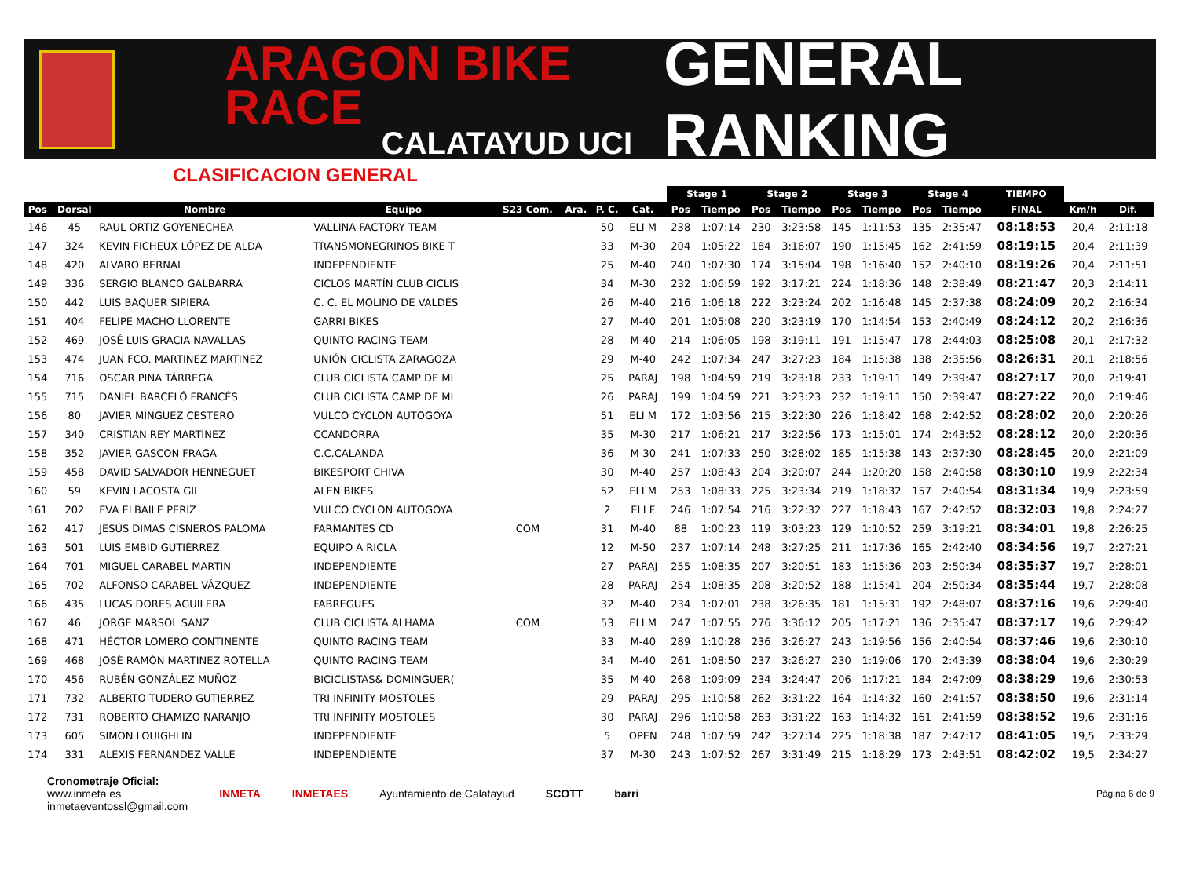ARAGON BIKE RACE
CALATAYUD UCI
GENERAL RANKING
CLASIFICACION GENERAL
| | | | | | | | | | Stage 1 | | Stage 2 | | Stage 3 | | Stage 4 | | TIEMPO | | |
| --- | --- | --- | --- | --- | --- | --- | --- | --- | --- | --- | --- | --- | --- | --- | --- | --- | --- | --- | --- |
| Pos | Dorsal | Nombre | Equipo | S23 Com. | Ara. | P. C. | Cat. | | Pos | Tiempo | Pos | Tiempo | Pos | Tiempo | Pos | Tiempo | FINAL | Km/h | Dif. |
| 146 | 45 | RAUL ORTIZ GOYENECHEA | VALLINA FACTORY TEAM | | | 50 | ELI M | | 238 | 1:07:14 | 230 | 3:23:58 | 145 | 1:11:53 | 135 | 2:35:47 | 08:18:53 | 20,4 | 2:11:18 |
| 147 | 324 | KEVIN FICHEUX LÓPEZ DE ALDA | TRANSMONEGRINOS BIKE T | | | 33 | M-30 | | 204 | 1:05:22 | 184 | 3:16:07 | 190 | 1:15:45 | 162 | 2:41:59 | 08:19:15 | 20,4 | 2:11:39 |
| 148 | 420 | ALVARO BERNAL | INDEPENDIENTE | | | 25 | M-40 | | 240 | 1:07:30 | 174 | 3:15:04 | 198 | 1:16:40 | 152 | 2:40:10 | 08:19:26 | 20,4 | 2:11:51 |
| 149 | 336 | SERGIO BLANCO GALBARRA | CICLOS MARTÍN CLUB CICLIS | | | 34 | M-30 | | 232 | 1:06:59 | 192 | 3:17:21 | 224 | 1:18:36 | 148 | 2:38:49 | 08:21:47 | 20,3 | 2:14:11 |
| 150 | 442 | LUIS BAQUER SIPIERA | C. C. EL MOLINO DE VALDES | | | 26 | M-40 | | 216 | 1:06:18 | 222 | 3:23:24 | 202 | 1:16:48 | 145 | 2:37:38 | 08:24:09 | 20,2 | 2:16:34 |
| 151 | 404 | FELIPE MACHO LLORENTE | GARRI BIKES | | | 27 | M-40 | | 201 | 1:05:08 | 220 | 3:23:19 | 170 | 1:14:54 | 153 | 2:40:49 | 08:24:12 | 20,2 | 2:16:36 |
| 152 | 469 | JOSÉ LUIS GRACIA NAVALLAS | QUINTO RACING TEAM | | | 28 | M-40 | | 214 | 1:06:05 | 198 | 3:19:11 | 191 | 1:15:47 | 178 | 2:44:03 | 08:25:08 | 20,1 | 2:17:32 |
| 153 | 474 | JUAN FCO. MARTINEZ MARTINEZ | UNIÓN CICLISTA ZARAGOZA | | | 29 | M-40 | | 242 | 1:07:34 | 247 | 3:27:23 | 184 | 1:15:38 | 138 | 2:35:56 | 08:26:31 | 20,1 | 2:18:56 |
| 154 | 716 | OSCAR PINA TÁRREGA | CLUB CICLISTA CAMP DE MI | | | 25 | PARAJ | | 198 | 1:04:59 | 219 | 3:23:18 | 233 | 1:19:11 | 149 | 2:39:47 | 08:27:17 | 20,0 | 2:19:41 |
| 155 | 715 | DANIEL BARCELÓ FRANCÉS | CLUB CICLISTA CAMP DE MI | | | 26 | PARAJ | | 199 | 1:04:59 | 221 | 3:23:23 | 232 | 1:19:11 | 150 | 2:39:47 | 08:27:22 | 20,0 | 2:19:46 |
| 156 | 80 | JAVIER MINGUEZ CESTERO | VULCO CYCLON AUTOGOYA | | | 51 | ELI M | | 172 | 1:03:56 | 215 | 3:22:30 | 226 | 1:18:42 | 168 | 2:42:52 | 08:28:02 | 20,0 | 2:20:26 |
| 157 | 340 | CRISTIAN REY MARTÍNEZ | CCANDORRA | | | 35 | M-30 | | 217 | 1:06:21 | 217 | 3:22:56 | 173 | 1:15:01 | 174 | 2:43:52 | 08:28:12 | 20,0 | 2:20:36 |
| 158 | 352 | JAVIER GASCON FRAGA | C.C.CALANDA | | | 36 | M-30 | | 241 | 1:07:33 | 250 | 3:28:02 | 185 | 1:15:38 | 143 | 2:37:30 | 08:28:45 | 20,0 | 2:21:09 |
| 159 | 458 | DAVID SALVADOR HENNEGUET | BIKESPORT CHIVA | | | 30 | M-40 | | 257 | 1:08:43 | 204 | 3:20:07 | 244 | 1:20:20 | 158 | 2:40:58 | 08:30:10 | 19,9 | 2:22:34 |
| 160 | 59 | KEVIN LACOSTA GIL | ALEN BIKES | | | 52 | ELI M | | 253 | 1:08:33 | 225 | 3:23:34 | 219 | 1:18:32 | 157 | 2:40:54 | 08:31:34 | 19,9 | 2:23:59 |
| 161 | 202 | EVA ELBAILE PERIZ | VULCO CYCLON AUTOGOYA | | | 2 | ELI F | | 246 | 1:07:54 | 216 | 3:22:32 | 227 | 1:18:43 | 167 | 2:42:52 | 08:32:03 | 19,8 | 2:24:27 |
| 162 | 417 | JESÚS DIMAS CISNEROS PALOMA | FARMANTES CD | COM | | 31 | M-40 | | 88 | 1:00:23 | 119 | 3:03:23 | 129 | 1:10:52 | 259 | 3:19:21 | 08:34:01 | 19,8 | 2:26:25 |
| 163 | 501 | LUIS EMBID GUTIÉRREZ | EQUIPO A RICLA | | | 12 | M-50 | | 237 | 1:07:14 | 248 | 3:27:25 | 211 | 1:17:36 | 165 | 2:42:40 | 08:34:56 | 19,7 | 2:27:21 |
| 164 | 701 | MIGUEL CARABEL MARTIN | INDEPENDIENTE | | | 27 | PARAJ | | 255 | 1:08:35 | 207 | 3:20:51 | 183 | 1:15:36 | 203 | 2:50:34 | 08:35:37 | 19,7 | 2:28:01 |
| 165 | 702 | ALFONSO CARABEL VÁZQUEZ | INDEPENDIENTE | | | 28 | PARAJ | | 254 | 1:08:35 | 208 | 3:20:52 | 188 | 1:15:41 | 204 | 2:50:34 | 08:35:44 | 19,7 | 2:28:08 |
| 166 | 435 | LUCAS DORES AGUILERA | FABREGUES | | | 32 | M-40 | | 234 | 1:07:01 | 238 | 3:26:35 | 181 | 1:15:31 | 192 | 2:48:07 | 08:37:16 | 19,6 | 2:29:40 |
| 167 | 46 | JORGE MARSOL SANZ | CLUB CICLISTA ALHAMA | COM | | 53 | ELI M | | 247 | 1:07:55 | 276 | 3:36:12 | 205 | 1:17:21 | 136 | 2:35:47 | 08:37:17 | 19,6 | 2:29:42 |
| 168 | 471 | HÉCTOR LOMERO CONTINENTE | QUINTO RACING TEAM | | | 33 | M-40 | | 289 | 1:10:28 | 236 | 3:26:27 | 243 | 1:19:56 | 156 | 2:40:54 | 08:37:46 | 19,6 | 2:30:10 |
| 169 | 468 | JOSÉ RAMÓN MARTINEZ ROTELLA | QUINTO RACING TEAM | | | 34 | M-40 | | 261 | 1:08:50 | 237 | 3:26:27 | 230 | 1:19:06 | 170 | 2:43:39 | 08:38:04 | 19,6 | 2:30:29 |
| 170 | 456 | RUBÉN GONZÁLEZ MUÑOZ | BICICLISTAS& DOMINGUER( | | | 35 | M-40 | | 268 | 1:09:09 | 234 | 3:24:47 | 206 | 1:17:21 | 184 | 2:47:09 | 08:38:29 | 19,6 | 2:30:53 |
| 171 | 732 | ALBERTO TUDERO GUTIERREZ | TRI INFINITY MOSTOLES | | | 29 | PARAJ | | 295 | 1:10:58 | 262 | 3:31:22 | 164 | 1:14:32 | 160 | 2:41:57 | 08:38:50 | 19,6 | 2:31:14 |
| 172 | 731 | ROBERTO CHAMIZO NARANJO | TRI INFINITY MOSTOLES | | | 30 | PARAJ | | 296 | 1:10:58 | 263 | 3:31:22 | 163 | 1:14:32 | 161 | 2:41:59 | 08:38:52 | 19,6 | 2:31:16 |
| 173 | 605 | SIMON LOUIGHLIN | INDEPENDIENTE | | | 5 | OPEN | | 248 | 1:07:59 | 242 | 3:27:14 | 225 | 1:18:38 | 187 | 2:47:12 | 08:41:05 | 19,5 | 2:33:29 |
| 174 | 331 | ALEXIS FERNANDEZ VALLE | INDEPENDIENTE | | | 37 | M-30 | | 243 | 1:07:52 | 267 | 3:31:49 | 215 | 1:18:29 | 173 | 2:43:51 | 08:42:02 | 19,5 | 2:34:27 |
Cronometraje Oficial:
www.inmeta.es
inmetaeventossl@gmail.com
INMETA INMETAES Ayuntamiento de Calatayud SCOTT barri
Página 6 de 9